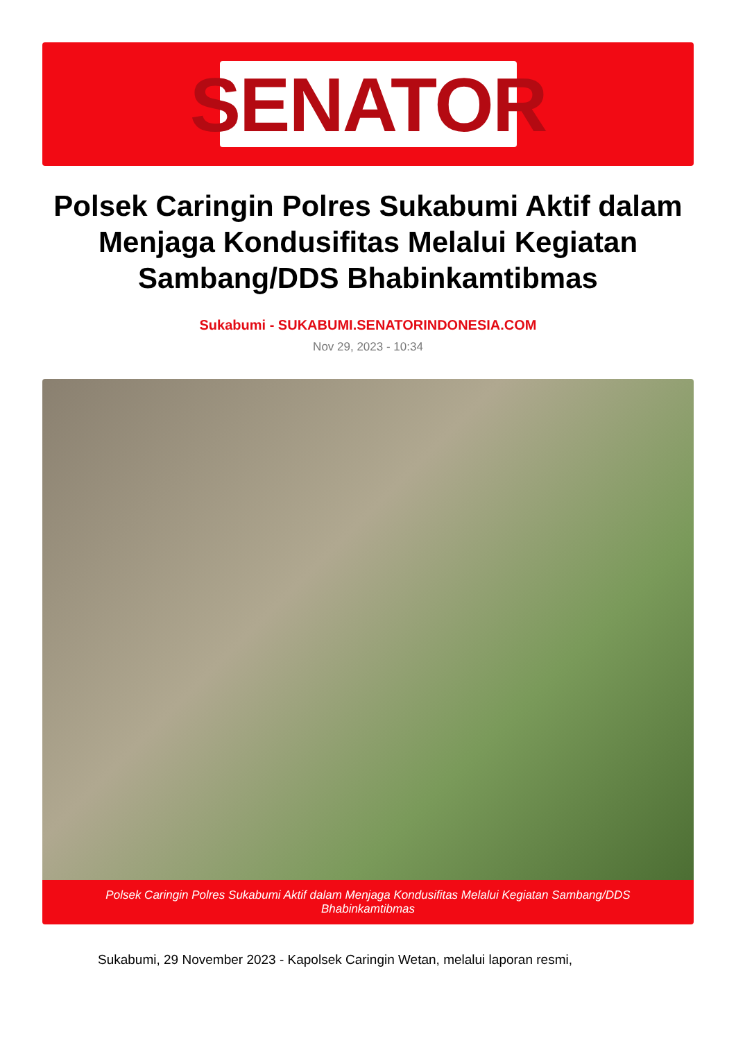SENATOR
Polsek Caringin Polres Sukabumi Aktif dalam Menjaga Kondusifitas Melalui Kegiatan Sambang/DDS Bhabinkamtibmas
Sukabumi - SUKABUMI.SENATORINDONESIA.COM
Nov 29, 2023 - 10:34
Polsek Caringin Polres Sukabumi Aktif dalam Menjaga Kondusifitas Melalui Kegiatan Sambang/DDS Bhabinkamtibmas
Sukabumi, 29 November 2023 - Kapolsek Caringin Wetan, melalui laporan resmi,